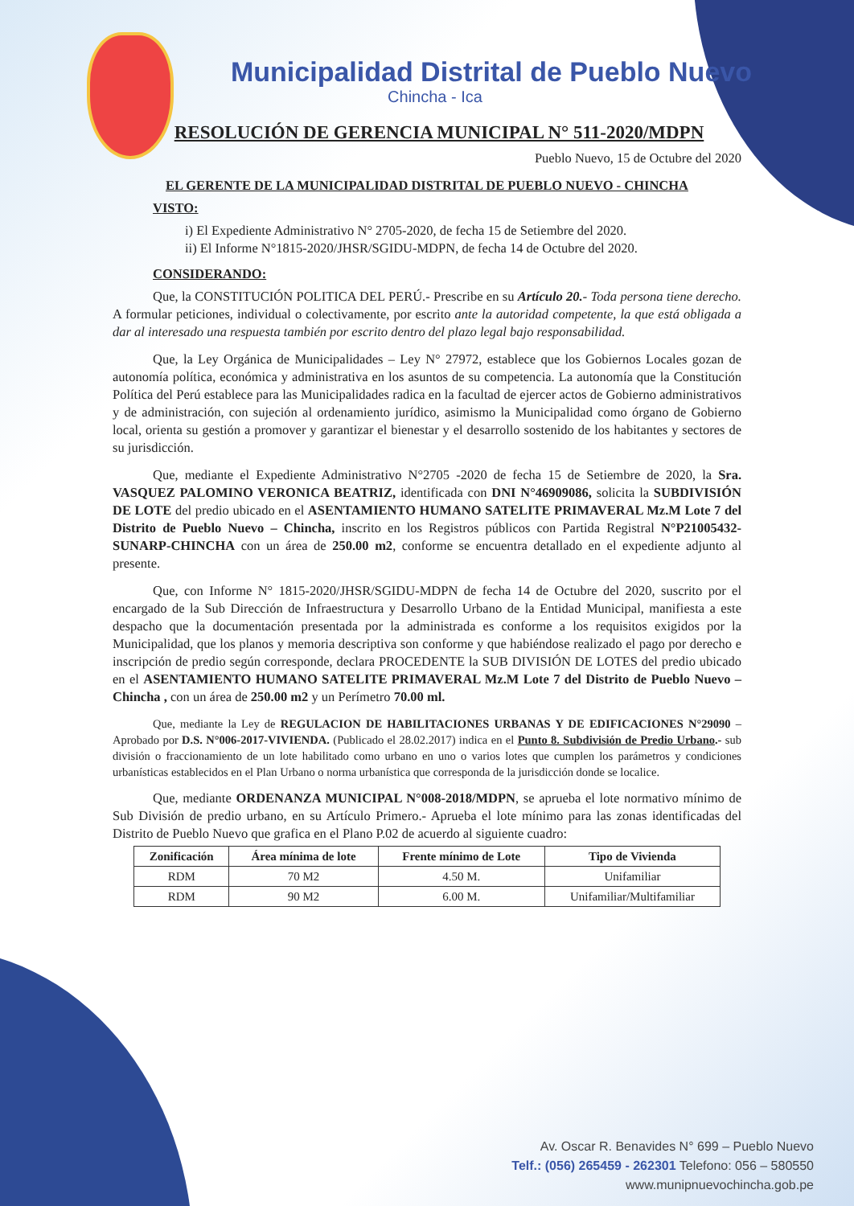Municipalidad Distrital de Pueblo Nuevo
Chincha - Ica
RESOLUCIÓN DE GERENCIA MUNICIPAL N° 511-2020/MDPN
Pueblo Nuevo, 15 de Octubre del 2020
EL GERENTE DE LA MUNICIPALIDAD DISTRITAL DE PUEBLO NUEVO - CHINCHA
VISTO:
i) El Expediente Administrativo N° 2705-2020, de fecha 15 de Setiembre del 2020.
ii) El Informe N°1815-2020/JHSR/SGIDU-MDPN, de fecha 14 de Octubre del 2020.
CONSIDERANDO:
Que, la CONSTITUCIÓN POLITICA DEL PERÚ.- Prescribe en su Artículo 20.- Toda persona tiene derecho. A formular peticiones, individual o colectivamente, por escrito ante la autoridad competente, la que está obligada a dar al interesado una respuesta también por escrito dentro del plazo legal bajo responsabilidad.
Que, la Ley Orgánica de Municipalidades – Ley N° 27972, establece que los Gobiernos Locales gozan de autonomía política, económica y administrativa en los asuntos de su competencia. La autonomía que la Constitución Política del Perú establece para las Municipalidades radica en la facultad de ejercer actos de Gobierno administrativos y de administración, con sujeción al ordenamiento jurídico, asimismo la Municipalidad como órgano de Gobierno local, orienta su gestión a promover y garantizar el bienestar y el desarrollo sostenido de los habitantes y sectores de su jurisdicción.
Que, mediante el Expediente Administrativo N°2705 -2020 de fecha 15 de Setiembre de 2020, la Sra. VASQUEZ PALOMINO VERONICA BEATRIZ, identificada con DNI N°46909086, solicita la SUBDIVISIÓN DE LOTE del predio ubicado en el ASENTAMIENTO HUMANO SATELITE PRIMAVERAL Mz.M Lote 7 del Distrito de Pueblo Nuevo – Chincha, inscrito en los Registros públicos con Partida Registral N°P21005432-SUNARP-CHINCHA con un área de 250.00 m2, conforme se encuentra detallado en el expediente adjunto al presente.
Que, con Informe N° 1815-2020/JHSR/SGIDU-MDPN de fecha 14 de Octubre del 2020, suscrito por el encargado de la Sub Dirección de Infraestructura y Desarrollo Urbano de la Entidad Municipal, manifiesta a este despacho que la documentación presentada por la administrada es conforme a los requisitos exigidos por la Municipalidad, que los planos y memoria descriptiva son conforme y que habiéndose realizado el pago por derecho e inscripción de predio según corresponde, declara PROCEDENTE la SUB DIVISIÓN DE LOTES del predio ubicado en el ASENTAMIENTO HUMANO SATELITE PRIMAVERAL Mz.M Lote 7 del Distrito de Pueblo Nuevo – Chincha , con un área de 250.00 m2 y un Perímetro 70.00 ml.
Que, mediante la Ley de REGULACION DE HABILITACIONES URBANAS Y DE EDIFICACIONES N°29090 – Aprobado por D.S. N°006-2017-VIVIENDA. (Publicado el 28.02.2017) indica en el Punto 8. Subdivisión de Predio Urbano.- sub división o fraccionamiento de un lote habilitado como urbano en uno o varios lotes que cumplen los parámetros y condiciones urbanísticas establecidos en el Plan Urbano o norma urbanística que corresponda de la jurisdicción donde se localice.
Que, mediante ORDENANZA MUNICIPAL N°008-2018/MDPN, se aprueba el lote normativo mínimo de Sub División de predio urbano, en su Artículo Primero.- Aprueba el lote mínimo para las zonas identificadas del Distrito de Pueblo Nuevo que grafica en el Plano P.02 de acuerdo al siguiente cuadro:
| Zonificación | Área mínima de lote | Frente mínimo de Lote | Tipo de Vivienda |
| --- | --- | --- | --- |
| RDM | 70 M2 | 4.50 M. | Unifamiliar |
| RDM | 90 M2 | 6.00 M. | Unifamiliar/Multifamiliar |
Av. Oscar R. Benavides N° 699 – Pueblo Nuevo
Telf.: (056) 265459 - 262301 Telefono: 056 – 580550
www.munipnuevochincha.gob.pe